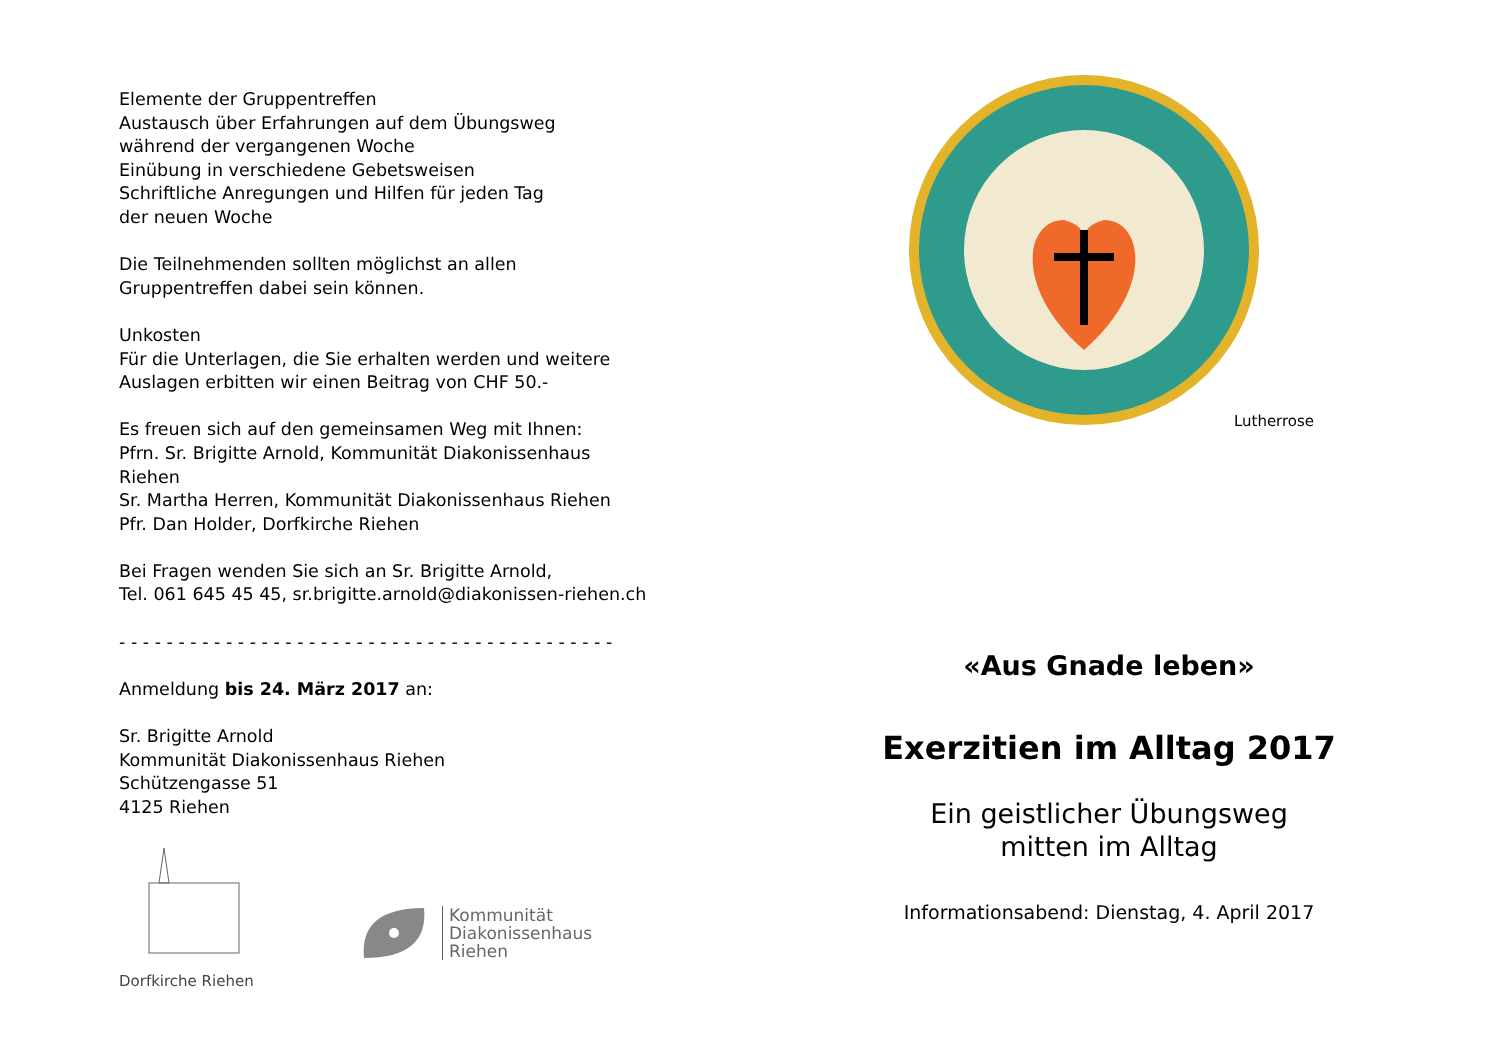Elemente der Gruppentreffen
Austausch über Erfahrungen auf dem Übungsweg
während der vergangenen Woche
Einübung in verschiedene Gebetsweisen
Schriftliche Anregungen und Hilfen für jeden Tag
der neuen Woche
Die Teilnehmenden sollten möglichst an allen
Gruppentreffen dabei sein können.
Unkosten
Für die Unterlagen, die Sie erhalten werden und weitere
Auslagen erbitten wir einen Beitrag von CHF 50.-
Es freuen sich auf den gemeinsamen Weg mit Ihnen:
Pfrn. Sr. Brigitte Arnold, Kommunität Diakonissenhaus
Riehen
Sr. Martha Herren, Kommunität Diakonissenhaus Riehen
Pfr. Dan Holder, Dorfkirche Riehen
Bei Fragen wenden Sie sich an Sr. Brigitte Arnold,
Tel. 061 645 45 45, sr.brigitte.arnold@diakonissen-riehen.ch
- - - - - - - - - - - - - - - - - - - - - - - - - - - - - - - - - - - - - - - - - -
Anmeldung bis 24. März 2017 an:
Sr. Brigitte Arnold
Kommunität Diakonissenhaus Riehen
Schützengasse 51
4125 Riehen
Dorfkirche Riehen
Kommunität
Diakonissenhaus
Riehen
Lutherrose
«Aus Gnade leben»
Exerzitien im Alltag 2017
Ein geistlicher Übungsweg
mitten im Alltag
Informationsabend: Dienstag, 4. April 2017